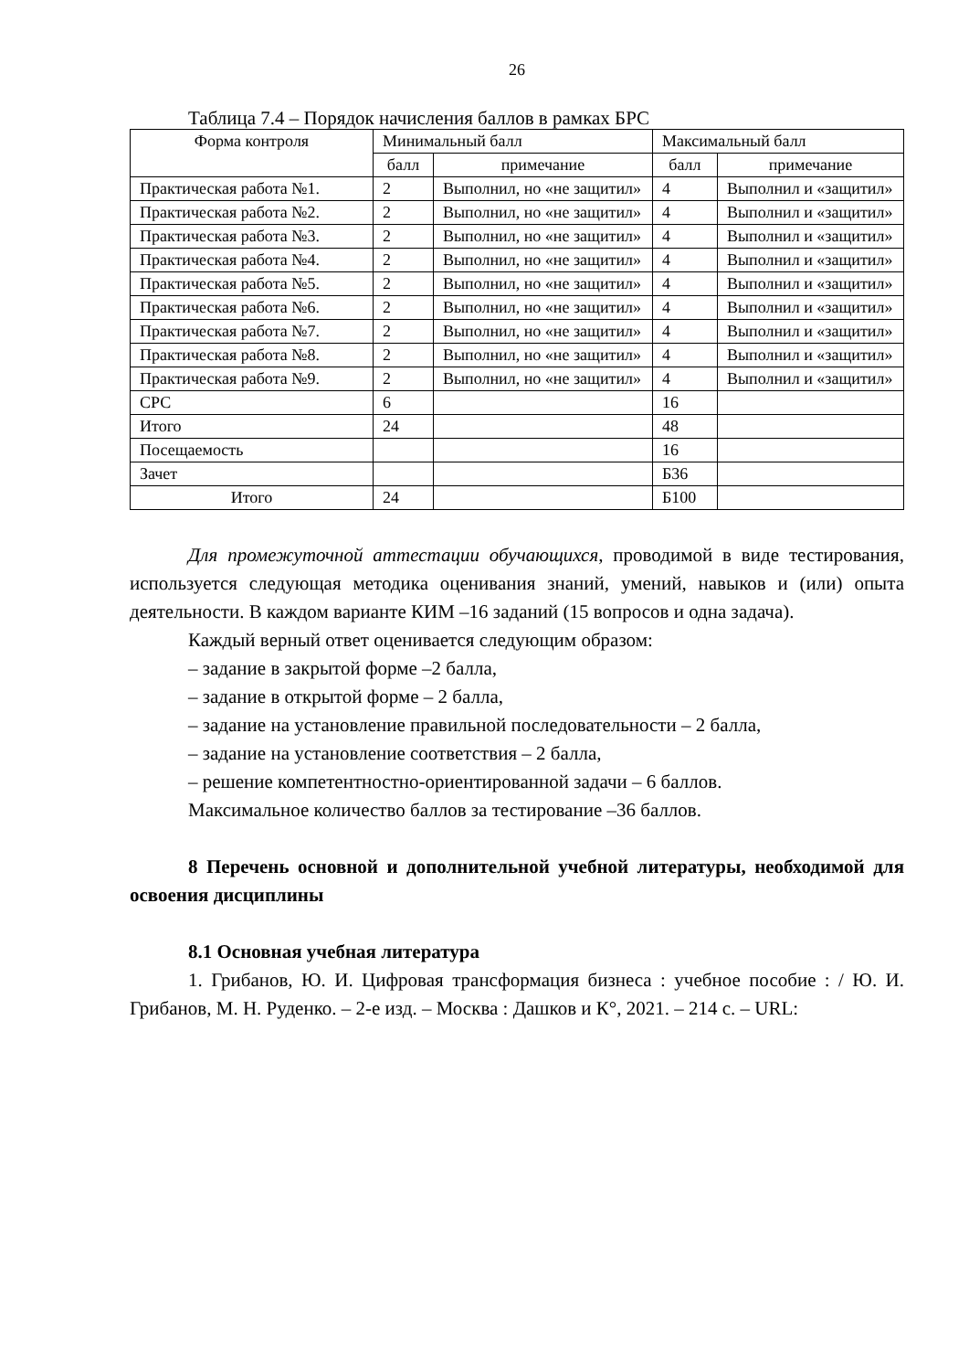26
Таблица 7.4 – Порядок начисления баллов в рамках БРС
| Форма контроля | Минимальный балл | | Максимальный балл | |
| --- | --- | --- | --- | --- |
| | балл | примечание | балл | примечание |
| Практическая работа №1. | 2 | Выполнил, но «не защитил» | 4 | Выполнил и «защитил» |
| Практическая работа №2. | 2 | Выполнил, но «не защитил» | 4 | Выполнил и «защитил» |
| Практическая работа №3. | 2 | Выполнил, но «не защитил» | 4 | Выполнил и «защитил» |
| Практическая работа №4. | 2 | Выполнил, но «не защитил» | 4 | Выполнил и «защитил» |
| Практическая работа №5. | 2 | Выполнил, но «не защитил» | 4 | Выполнил и «защитил» |
| Практическая работа №6. | 2 | Выполнил, но «не защитил» | 4 | Выполнил и «защитил» |
| Практическая работа №7. | 2 | Выполнил, но «не защитил» | 4 | Выполнил и «защитил» |
| Практическая работа №8. | 2 | Выполнил, но «не защитил» | 4 | Выполнил и «защитил» |
| Практическая работа №9. | 2 | Выполнил, но «не защитил» | 4 | Выполнил и «защитил» |
| СРС | 6 | | 16 | |
| Итого | 24 | | 48 | |
| Посещаемость | | | 16 | |
| Зачет | | | Б36 | |
| Итого | 24 | | Б100 | |
Для промежуточной аттестации обучающихся, проводимой в виде тестирования, используется следующая методика оценивания знаний, умений, навыков и (или) опыта деятельности. В каждом варианте КИМ –16 заданий (15 вопросов и одна задача).
Каждый верный ответ оценивается следующим образом:
– задание в закрытой форме –2 балла,
– задание в открытой форме – 2 балла,
– задание на установление правильной последовательности – 2 балла,
– задание на установление соответствия – 2 балла,
– решение компетентностно-ориентированной задачи – 6 баллов.
Максимальное количество баллов за тестирование –36 баллов.
8 Перечень основной и дополнительной учебной литературы, необходимой для освоения дисциплины
8.1 Основная учебная литература
1. Грибанов, Ю. И. Цифровая трансформация бизнеса : учебное пособие : / Ю. И. Грибанов, М. Н. Руденко. – 2-е изд. – Москва : Дашков и К°, 2021. – 214 с. – URL: